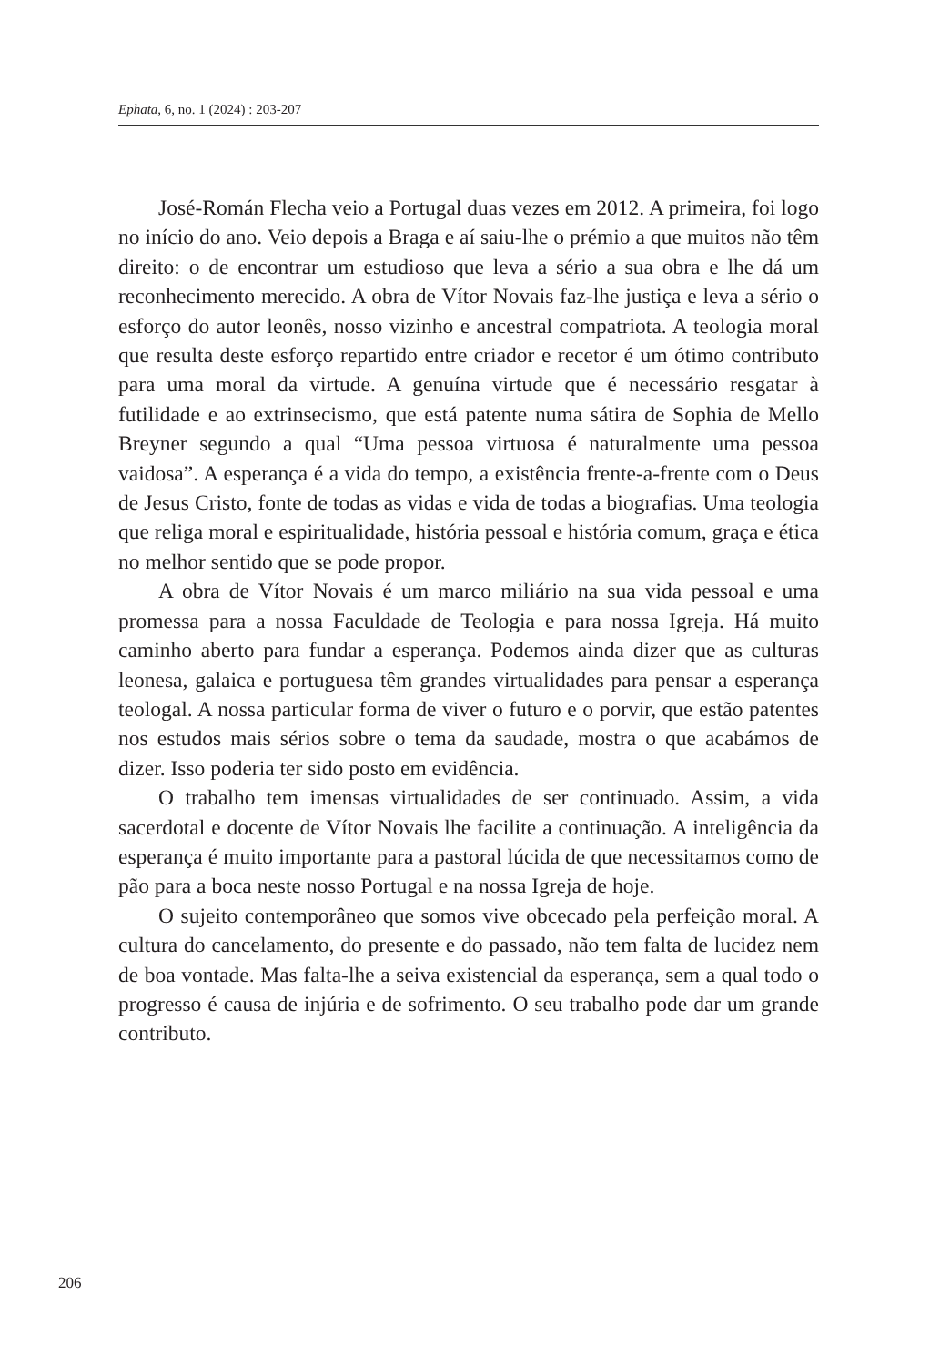Ephata, 6, no. 1 (2024) : 203-207
José-Román Flecha veio a Portugal duas vezes em 2012. A primeira, foi logo no início do ano. Veio depois a Braga e aí saiu-lhe o prémio a que muitos não têm direito: o de encontrar um estudioso que leva a sério a sua obra e lhe dá um reconhecimento merecido. A obra de Vítor Novais faz-lhe justiça e leva a sério o esforço do autor leonês, nosso vizinho e ancestral compatriota. A teologia moral que resulta deste esforço repartido entre criador e recetor é um ótimo contributo para uma moral da virtude. A genuína virtude que é necessário resgatar à futilidade e ao extrinsecismo, que está patente numa sátira de Sophia de Mello Breyner segundo a qual “Uma pessoa virtuosa é naturalmente uma pessoa vaidosa”. A esperança é a vida do tempo, a existência frente-a-frente com o Deus de Jesus Cristo, fonte de todas as vidas e vida de todas a biografias. Uma teologia que religa moral e espiritualidade, história pessoal e história comum, graça e ética no melhor sentido que se pode propor.
A obra de Vítor Novais é um marco miliário na sua vida pessoal e uma promessa para a nossa Faculdade de Teologia e para nossa Igreja. Há muito caminho aberto para fundar a esperança. Podemos ainda dizer que as culturas leonesa, galaica e portuguesa têm grandes virtualidades para pensar a esperança teologal. A nossa particular forma de viver o futuro e o porvir, que estão patentes nos estudos mais sérios sobre o tema da saudade, mostra o que acabámos de dizer. Isso poderia ter sido posto em evidência.
O trabalho tem imensas virtualidades de ser continuado. Assim, a vida sacerdotal e docente de Vítor Novais lhe facilite a continuação. A inteligência da esperança é muito importante para a pastoral lúcida de que necessitamos como de pão para a boca neste nosso Portugal e na nossa Igreja de hoje.
O sujeito contemporâneo que somos vive obcecado pela perfeição moral. A cultura do cancelamento, do presente e do passado, não tem falta de lucidez nem de boa vontade. Mas falta-lhe a seiva existencial da esperança, sem a qual todo o progresso é causa de injúria e de sofrimento. O seu trabalho pode dar um grande contributo.
206